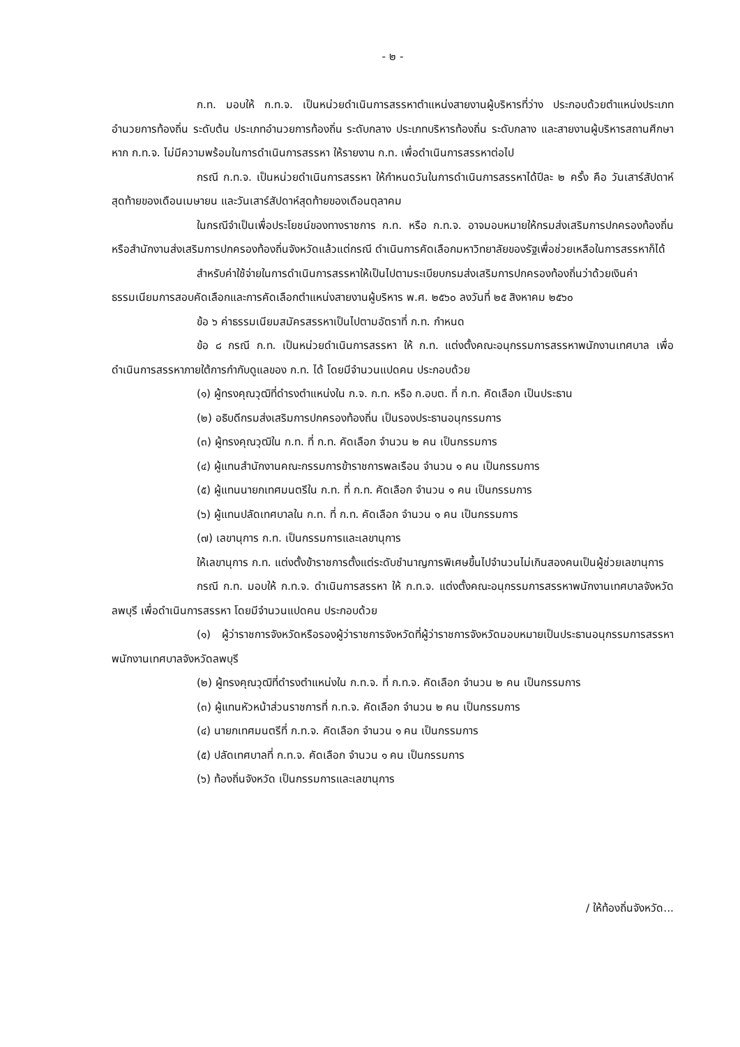- ๒ -
ก.ท. มอบให้ ก.ท.จ. เป็นหน่วยดำเนินการสรรหาตำแหน่งสายงานผู้บริหารที่ว่าง ประกอบด้วยตำแหน่งประเภทอำนวยการท้องถิ่น ระดับต้น ประเภทอำนวยการท้องถิ่น ระดับกลาง ประเภทบริหารท้องถิ่น ระดับกลาง และสายงานผู้บริหารสถานศึกษา หาก ก.ท.จ. ไม่มีความพร้อมในการดำเนินการสรรหา ให้รายงาน ก.ท. เพื่อดำเนินการสรรหาต่อไป
กรณี ก.ท.จ. เป็นหน่วยดำเนินการสรรหา ให้กำหนดวันในการดำเนินการสรรหาได้ปีละ ๒ ครั้ง คือ วันเสาร์สัปดาห์สุดท้ายของเดือนเมษายน และวันเสาร์สัปดาห์สุดท้ายของเดือนตุลาคม
ในกรณีจำเป็นเพื่อประโยชน์ของทางราชการ ก.ท. หรือ ก.ท.จ. อาจมอบหมายให้กรมส่งเสริมการปกครองท้องถิ่นหรือสำนักงานส่งเสริมการปกครองท้องถิ่นจังหวัดแล้วแต่กรณี ดำเนินการคัดเลือกมหาวิทยาลัยของรัฐเพื่อช่วยเหลือในการสรรหาก็ได้
สำหรับค่าใช้จ่ายในการดำเนินการสรรหาให้เป็นไปตามระเบียบกรมส่งเสริมการปกครองท้องถิ่นว่าด้วยเงินค่าธรรมเนียมการสอบคัดเลือกและการคัดเลือกตำแหน่งสายงานผู้บริหาร พ.ศ. ๒๕๖๐ ลงวันที่ ๒๕ สิงหาคม ๒๕๖๐
ข้อ ๖ ค่าธรรมเนียมสมัครสรรหาเป็นไปตามอัตราที่ ก.ท. กำหนด
ข้อ ๘ กรณี ก.ท. เป็นหน่วยดำเนินการสรรหา ให้ ก.ท. แต่งตั้งคณะอนุกรรมการสรรหาพนักงานเทศบาล เพื่อดำเนินการสรรหาภายใต้การกำกับดูแลของ ก.ท. ได้ โดยมีจำนวนแปดคน ประกอบด้วย
(๑) ผู้ทรงคุณวุฒิที่ดำรงตำแหน่งใน ก.จ. ก.ท. หรือ ก.อบต. ที่ ก.ท. คัดเลือก เป็นประธาน
(๒) อธิบดีกรมส่งเสริมการปกครองท้องถิ่น เป็นรองประธานอนุกรรมการ
(๓) ผู้ทรงคุณวุฒิใน ก.ท. ที่ ก.ท. คัดเลือก จำนวน ๒ คน เป็นกรรมการ
(๔) ผู้แทนสำนักงานคณะกรรมการข้าราชการพลเรือน จำนวน ๑ คน เป็นกรรมการ
(๕) ผู้แทนนายกเทศมนตรีใน ก.ท. ที่ ก.ท. คัดเลือก จำนวน ๑ คน เป็นกรรมการ
(๖) ผู้แทนปลัดเทศบาลใน ก.ท. ที่ ก.ท. คัดเลือก จำนวน ๑ คน เป็นกรรมการ
(๗) เลขานุการ ก.ท. เป็นกรรมการและเลขานุการ
ให้เลขานุการ ก.ท. แต่งตั้งข้าราชการตั้งแต่ระดับชำนาญการพิเศษขึ้นไปจำนวนไม่เกินสองคนเป็นผู้ช่วยเลขานุการ
กรณี ก.ท. มอบให้ ก.ท.จ. ดำเนินการสรรหา ให้ ก.ท.จ. แต่งตั้งคณะอนุกรรมการสรรหาพนักงานเทศบาลจังหวัดลพบุรี เพื่อดำเนินการสรรหา โดยมีจำนวนแปดคน ประกอบด้วย
(๑) ผู้ว่าราชการจังหวัดหรือรองผู้ว่าราชการจังหวัดที่ผู้ว่าราชการจังหวัดมอบหมายเป็นประธานอนุกรรมการสรรหาพนักงานเทศบาลจังหวัดลพบุรี
(๒) ผู้ทรงคุณวุฒิที่ดำรงตำแหน่งใน ก.ท.จ. ที่ ก.ท.จ. คัดเลือก จำนวน ๒ คน เป็นกรรมการ
(๓) ผู้แทนหัวหน้าส่วนราชการที่ ก.ท.จ. คัดเลือก จำนวน ๒ คน เป็นกรรมการ
(๔) นายกเทศมนตรีที่ ก.ท.จ. คัดเลือก จำนวน ๑ คน เป็นกรรมการ
(๕) ปลัดเทศบาลที่ ก.ท.จ. คัดเลือก จำนวน ๑ คน เป็นกรรมการ
(๖) ท้องถิ่นจังหวัด เป็นกรรมการและเลขานุการ
/ ให้ท้องถิ่นจังหวัด...